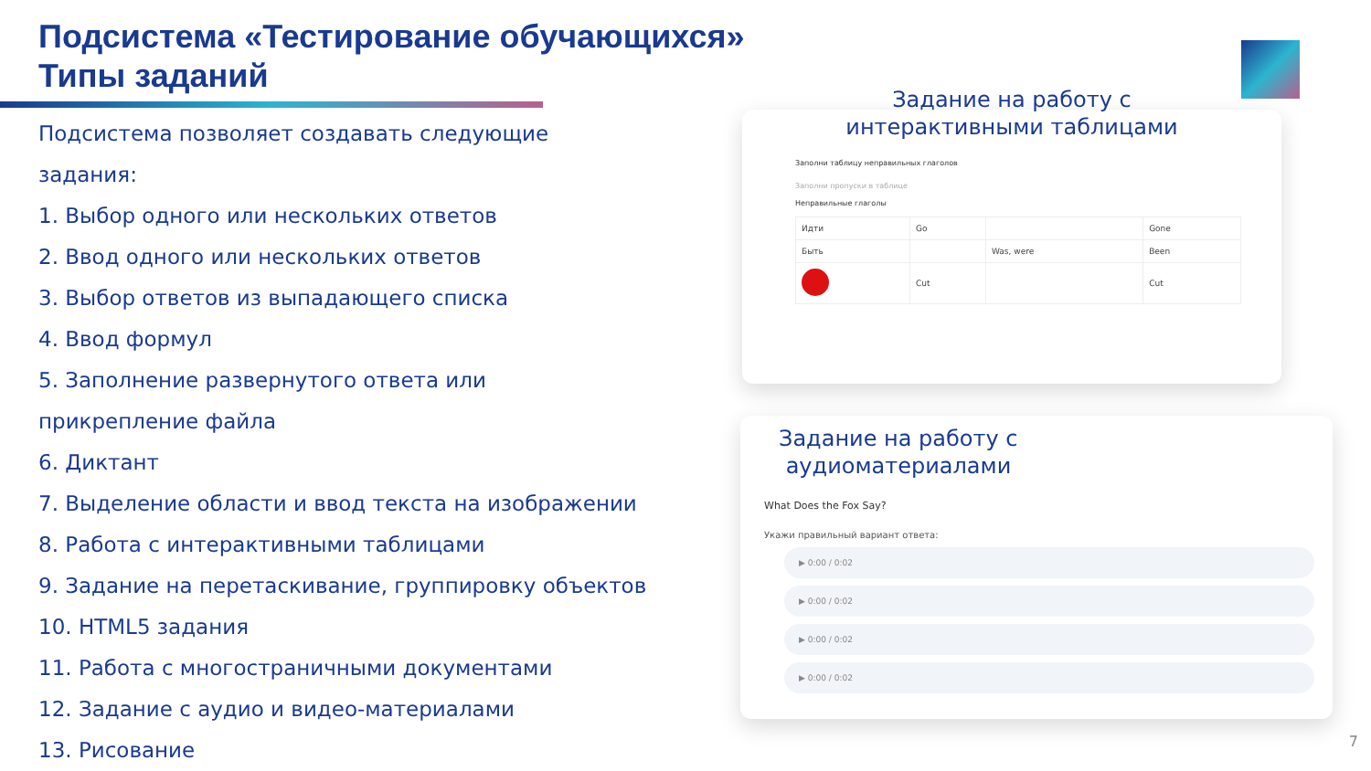Подсистема «Тестирование обучающихся»
Типы заданий
Подсистема позволяет создавать следующие
задания:
1. Выбор одного или нескольких ответов
2. Ввод одного или нескольких ответов
3. Выбор ответов из выпадающего списка
4. Ввод формул
5. Заполнение развернутого ответа или
прикрепление файла
6. Диктант
7. Выделение области и ввод текста на изображении
8. Работа с интерактивными таблицами
9. Задание на перетаскивание, группировку объектов
10. HTML5 задания
11. Работа с многостраничными документами
12. Задание с аудио и видео-материалами
13. Рисование
Задание на работу с
интерактивными таблицами
Заполни таблицу неправильных глаголов
Заполни пропуски в таблице
Неправильные глаголы
| Идти | Go | | Gone |
| Быть | | Was, were | Been |
| | Cut | | Cut |
Задание на работу с
аудиоматериалами
What Does the Fox Say?
Укажи правильный вариант ответа:
▶ 0:00 / 0:02
▶ 0:00 / 0:02
▶ 0:00 / 0:02
▶ 0:00 / 0:02
7